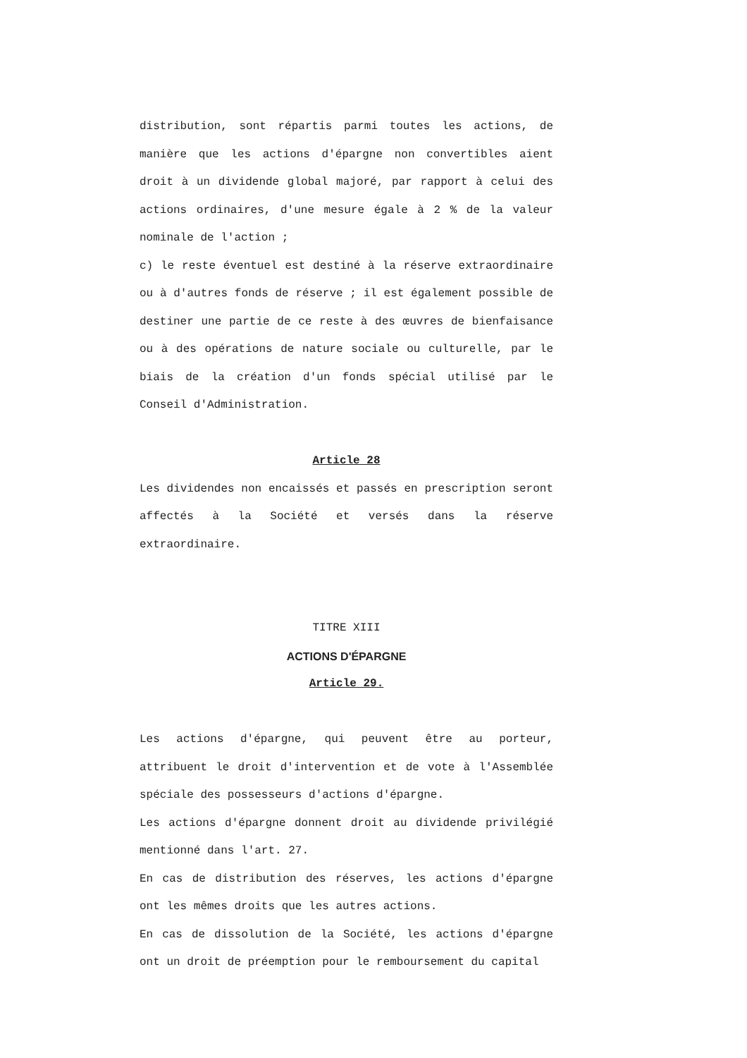distribution, sont répartis parmi toutes les actions, de manière que les actions d'épargne non convertibles aient droit à un dividende global majoré, par rapport à celui des actions ordinaires, d'une mesure égale à 2 % de la valeur nominale de l'action ;
c) le reste éventuel est destiné à la réserve extraordinaire ou à d'autres fonds de réserve ; il est également possible de destiner une partie de ce reste à des œuvres de bienfaisance ou à des opérations de nature sociale ou culturelle, par le biais de la création d'un fonds spécial utilisé par le Conseil d'Administration.
Article 28
Les dividendes non encaissés et passés en prescription seront affectés à la Société et versés dans la réserve extraordinaire.
TITRE XIII
ACTIONS D'ÉPARGNE
Article 29.
Les actions d'épargne, qui peuvent être au porteur, attribuent le droit d'intervention et de vote à l'Assemblée spéciale des possesseurs d'actions d'épargne.
Les actions d'épargne donnent droit au dividende privilégié mentionné dans l'art. 27.
En cas de distribution des réserves, les actions d'épargne ont les mêmes droits que les autres actions.
En cas de dissolution de la Société, les actions d'épargne ont un droit de préemption pour le remboursement du capital